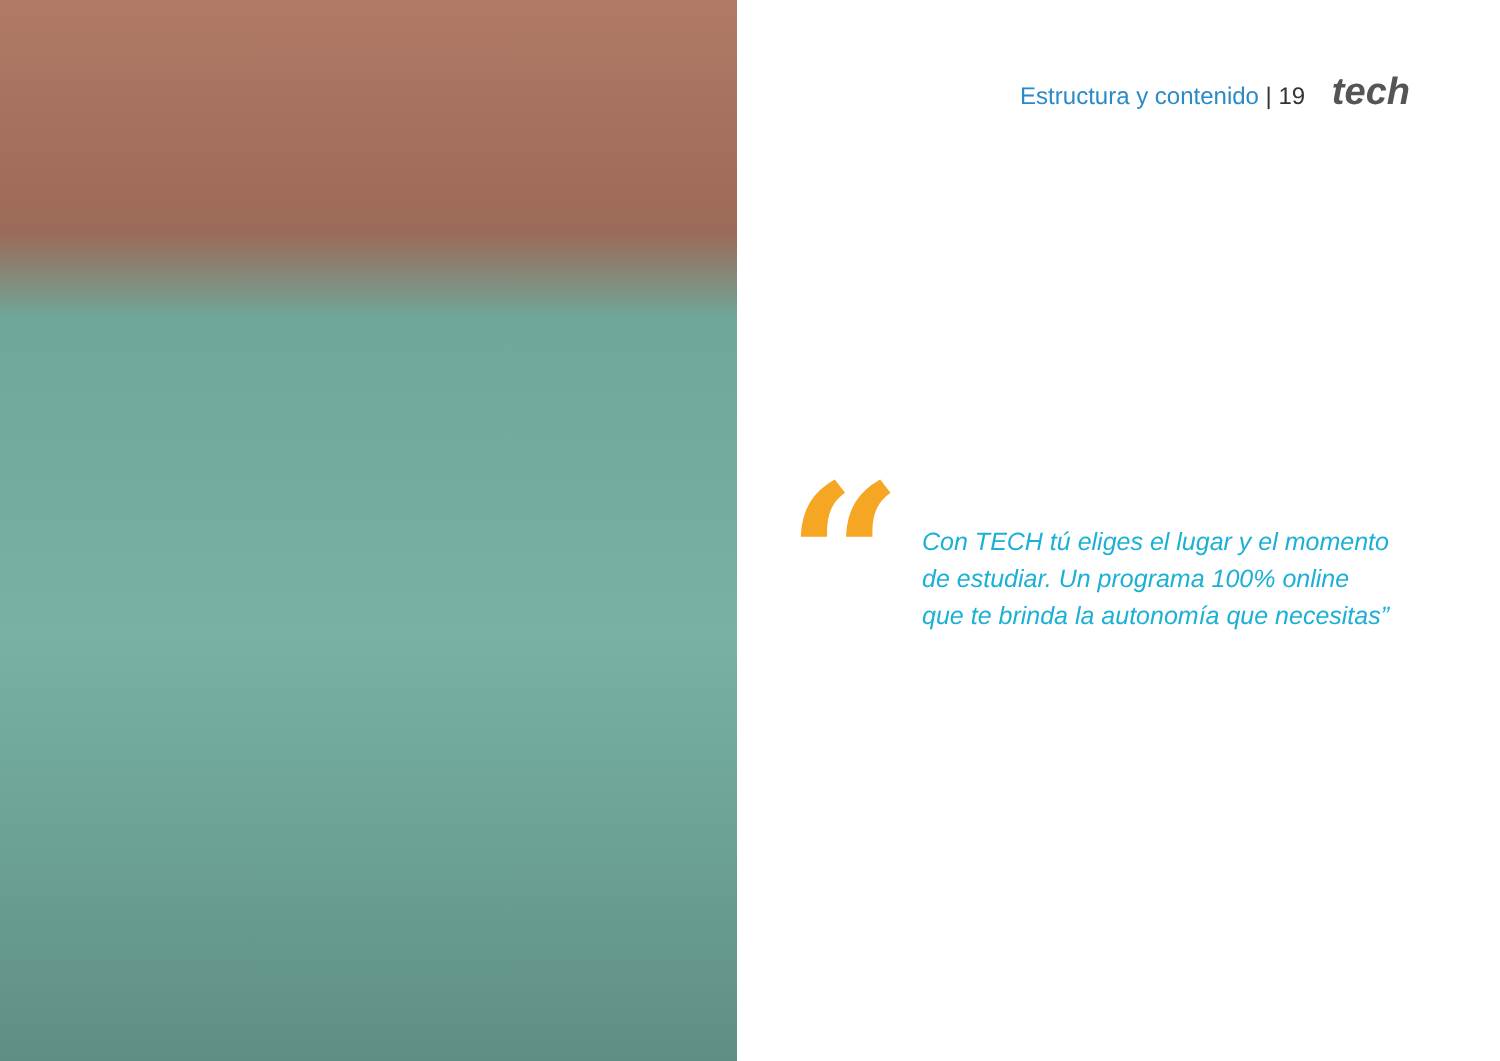Estructura y contenido | 19 tech
“
Con TECH tú eliges el lugar y el momento
de estudiar. Un programa 100% online
que te brinda la autonomía que necesitas”